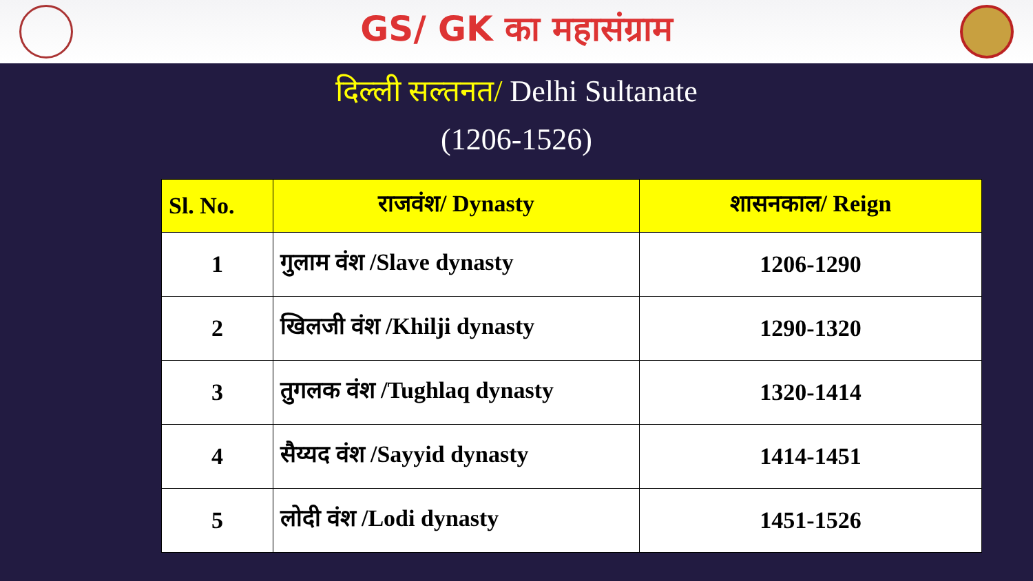GS/ GK का महासंग्राम
दिल्ली सल्तनत/ Delhi Sultanate
(1206-1526)
| Sl. No. | राजवंश/ Dynasty | शासनकाल/ Reign |
| --- | --- | --- |
| 1 | गुलाम वंश /Slave dynasty | 1206-1290 |
| 2 | खिलजी वंश /Khilji dynasty | 1290-1320 |
| 3 | तुगलक वंश /Tughlaq dynasty | 1320-1414 |
| 4 | सैय्यद वंश /Sayyid dynasty | 1414-1451 |
| 5 | लोदी वंश /Lodi dynasty | 1451-1526 |